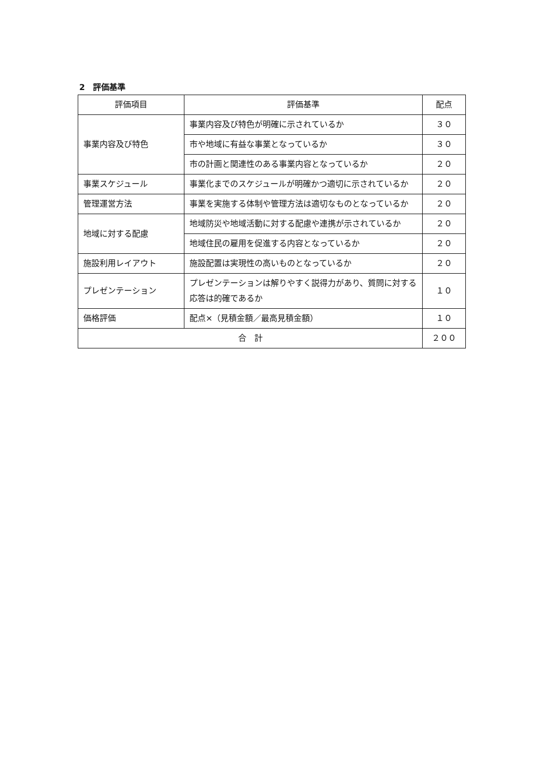2　評価基準
| 評価項目 | 評価基準 | 配点 |
| --- | --- | --- |
| 事業内容及び特色 | 事業内容及び特色が明確に示されているか | ３０ |
| | 市や地域に有益な事業となっているか | ３０ |
| | 市の計画と関連性のある事業内容となっているか | ２０ |
| 事業スケジュール | 事業化までのスケジュールが明確かつ適切に示されているか | ２０ |
| 管理運営方法 | 事業を実施する体制や管理方法は適切なものとなっているか | ２０ |
| 地域に対する配慮 | 地域防災や地域活動に対する配慮や連携が示されているか | ２０ |
| | 地域住民の雇用を促進する内容となっているか | ２０ |
| 施設利用レイアウト | 施設配置は実現性の高いものとなっているか | ２０ |
| プレゼンテーション | プレゼンテーションは解りやすく説得力があり、質問に対する応答は的確であるか | １０ |
| 価格評価 | 配点×（見積金額／最高見積金額） | １０ |
| 合 計 | | ２００ |